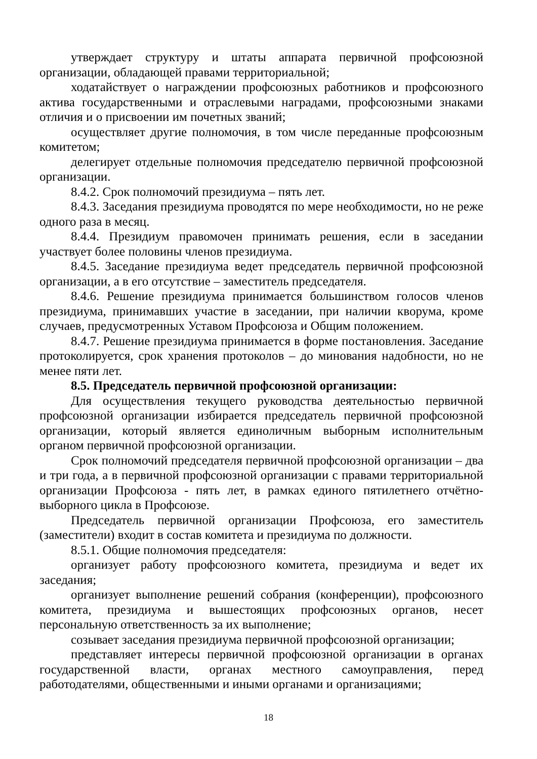утверждает структуру и штаты аппарата первичной профсоюзной организации, обладающей правами территориальной;
ходатайствует о награждении профсоюзных работников и профсоюзного актива государственными и отраслевыми наградами, профсоюзными знаками отличия и о присвоении им почетных званий;
осуществляет другие полномочия, в том числе переданные профсоюзным комитетом;
делегирует отдельные полномочия председателю первичной профсоюзной организации.
8.4.2. Срок полномочий президиума – пять лет.
8.4.3. Заседания президиума проводятся по мере необходимости, но не реже одного раза в месяц.
8.4.4. Президиум правомочен принимать решения, если в заседании участвует более половины членов президиума.
8.4.5. Заседание президиума ведет председатель первичной профсоюзной организации, а в его отсутствие – заместитель председателя.
8.4.6. Решение президиума принимается большинством голосов членов президиума, принимавших участие в заседании, при наличии кворума, кроме случаев, предусмотренных Уставом Профсоюза и Общим положением.
8.4.7. Решение президиума принимается в форме постановления. Заседание протоколируется, срок хранения протоколов – до минования надобности, но не менее пяти лет.
8.5. Председатель первичной профсоюзной организации:
Для осуществления текущего руководства деятельностью первичной профсоюзной организации избирается председатель первичной профсоюзной организации, который является единоличным выборным исполнительным органом первичной профсоюзной организации.
Срок полномочий председателя первичной профсоюзной организации – два и три года, а в первичной профсоюзной организации с правами территориальной организации Профсоюза - пять лет, в рамках единого пятилетнего отчётно-выборного цикла в Профсоюзе.
Председатель первичной организации Профсоюза, его заместитель (заместители) входит в состав комитета и президиума по должности.
8.5.1. Общие полномочия председателя:
организует работу профсоюзного комитета, президиума и ведет их заседания;
организует выполнение решений собрания (конференции), профсоюзного комитета, президиума и вышестоящих профсоюзных органов, несет персональную ответственность за их выполнение;
созывает заседания президиума первичной профсоюзной организации;
представляет интересы первичной профсоюзной организации в органах государственной власти, органах местного самоуправления, перед работодателями, общественными и иными органами и организациями;
18